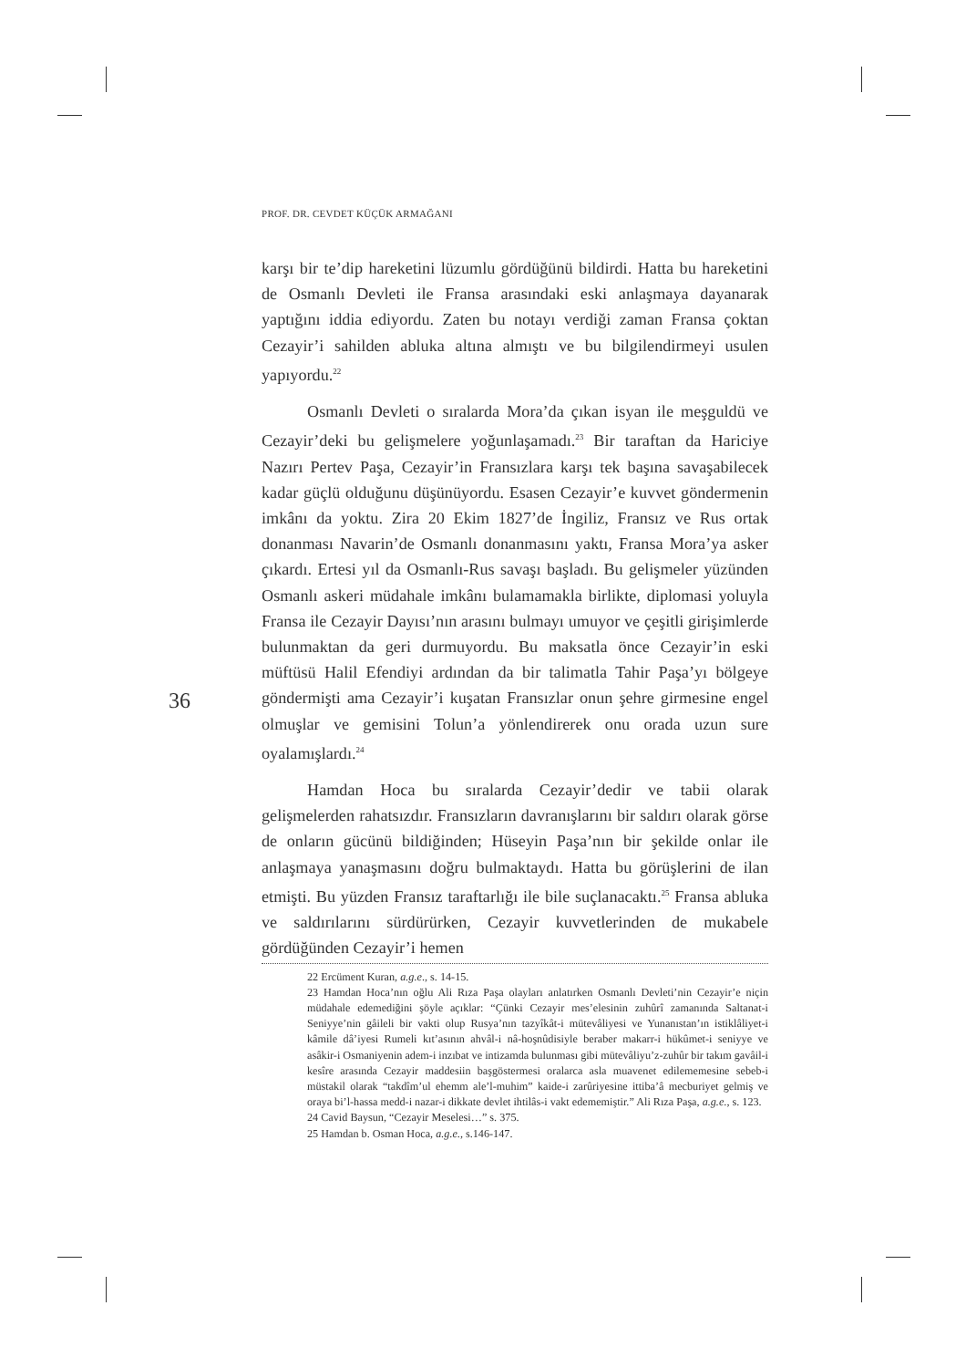PROF. DR. CEVDET KÜÇÜK ARMAĞANI
36
karşı bir te’dip hareketini lüzumlu gördüğünü bildirdi. Hatta bu hareketini de Osmanlı Devleti ile Fransa arasındaki eski anlaşmaya dayanarak yaptığını iddia ediyordu. Zaten bu notayı verdiği zaman Fransa çoktan Cezayir’i sahilden abluka altına almıştı ve bu bilgilendirmeyi usulen yapıyordu.<sup>22</sup>
Osmanlı Devleti o sıralarda Mora’da çıkan isyan ile meşguldü ve Cezayir’deki bu gelişmelere yoğunlaşamadı.<sup>23</sup> Bir taraftan da Hariciye Nazırı Pertev Paşa, Cezayir’in Fransızlara karşı tek başına savaşabilecek kadar güçlü olduğunu düşünüyordu. Esasen Cezayir’e kuvvet göndermenin imkânı da yoktu. Zira 20 Ekim 1827’de İngiliz, Fransız ve Rus ortak donanması Navarin’de Osmanlı donanmasını yaktı, Fransa Mora’ya asker çıkardı. Ertesi yıl da Osmanlı-Rus savaşı başladı. Bu gelişmeler yüzünden Osmanlı askeri müdahale imkânı bulamamakla birlikte, diplomasi yoluyla Fransa ile Cezayir Dayısı’nın arasını bulmayı umuyor ve çeşitli girişimlerde bulunmaktan da geri durmuyordu. Bu maksatla önce Cezayir’in eski müftüsü Halil Efendiyi ardından da bir talimatla Tahir Paşa’yı bölgeye göndermişti ama Cezayir’i kuşatan Fransızlar onun şehre girmesine engel olmuşlar ve gemisini Tolun’a yönlendirerek onu orada uzun sure oyalamışlardı.<sup>24</sup>
Hamdan Hoca bu sıralarda Cezayir’dedir ve tabii olarak gelişmelerden rahatsızdır. Fransızların davranışlarını bir saldırı olarak görse de onların gücünü bildiğinden; Hüseyin Paşa’nın bir şekilde onlar ile anlaşmaya yanaşmasını doğru bulmaktaydı. Hatta bu görüşlerini de ilan etmişti. Bu yüzden Fransız taraftarlığı ile bile suçlanacaktı.<sup>25</sup> Fransa abluka ve saldırılarını sürdürürken, Cezayir kuvvetlerinden de mukabele gördüğünden Cezayir’i hemen
22 Ercüment Kuran, a.g.e., s. 14-15.
23 Hamdan Hoca’nın oğlu Ali Rıza Paşa olayları anlatırken Osmanlı Devleti’nin Cezayir’e niçin müdahale edemediğini şöyle açıklar: “Çünki Cezayir mes’elesinin zuhûrî zamanında Saltanat-i Seniyye’nin gâileli bir vakti olup Rusya’nın tazyîkât-i mütevâliyesi ve Yunanıstan’ın istiklâliyet-i kâmile dâ’iyesi Rumeli kıt’asının ahvâl-i nâ-hoşnûdisiyle beraber makarr-i hükûmet-i seniyye ve asâkir-i Osmaniyenin adem-i inzıbat ve intizamda bulunması gibi mütevâliyu’z-zuhûr bir takım gavâil-i kesîre arasında Cezayir maddesiin başgöstermesi oralarca asla muavenet edilememesine sebeb-i müstakil olarak “takdîm’ul ehemm ale’l-muhim” kaide-i zarûriyesine ittiba’â mecburiyet gelmiş ve oraya bi’l-hassa medd-i nazar-i dikkate devlet ihtilâs-i vakt edememiştir.” Ali Rıza Paşa, a.g.e., s. 123.
24 Cavid Baysun, “Cezayir Meselesi…” s. 375.
25 Hamdan b. Osman Hoca, a.g.e., s.146-147.